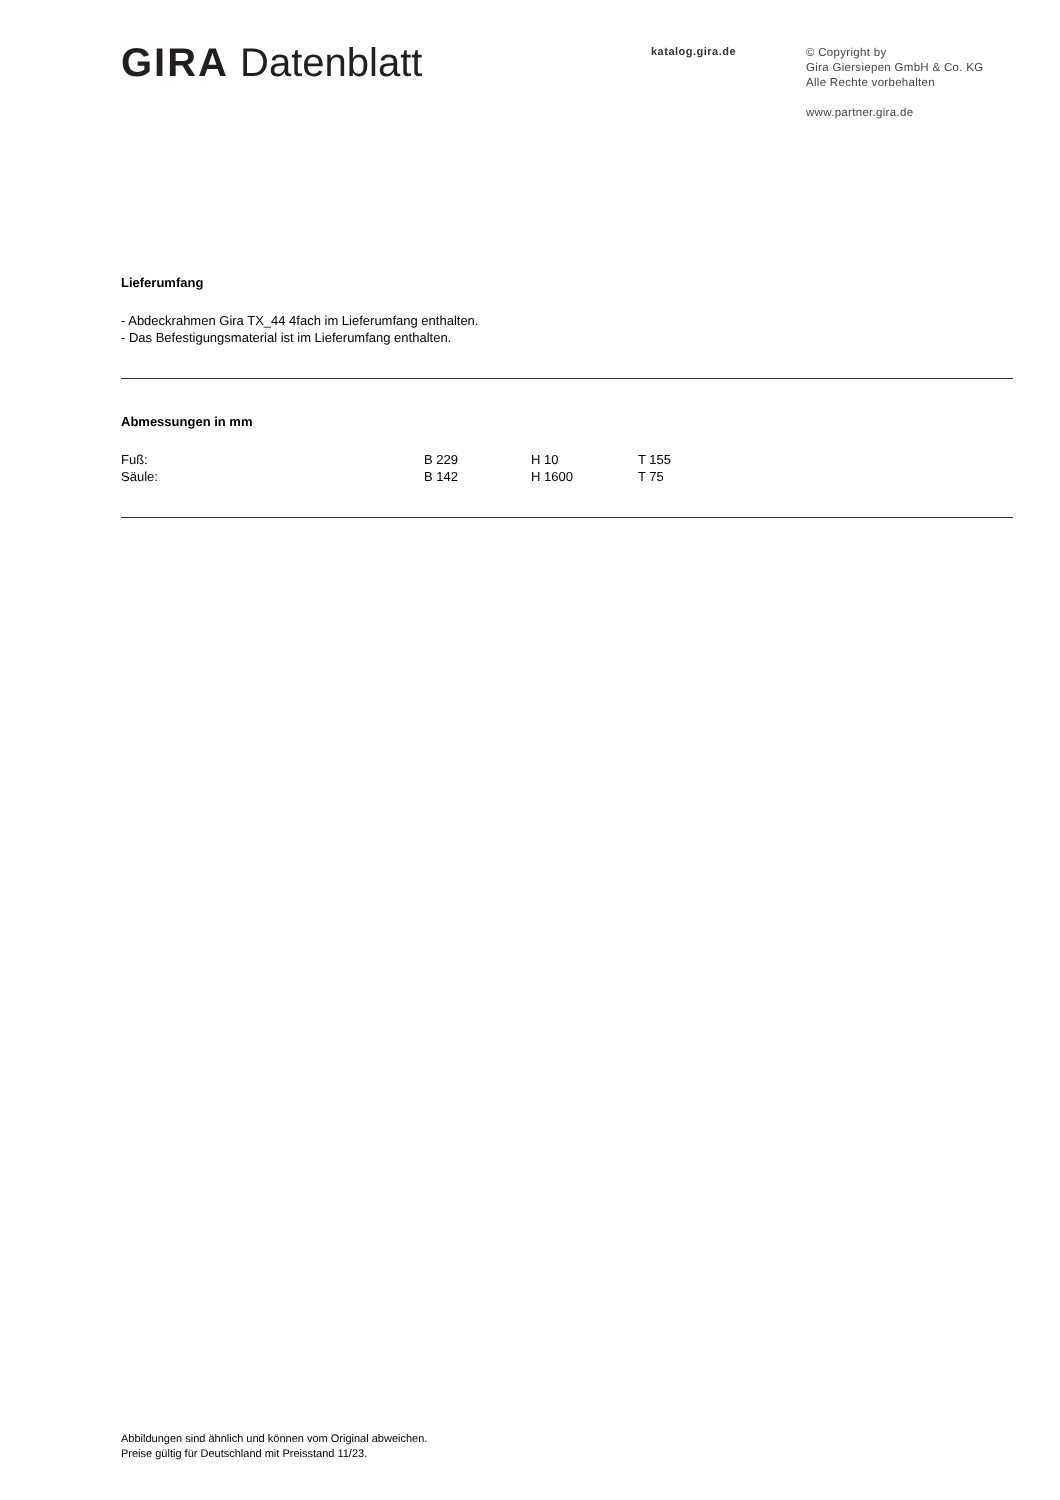GIRA Datenblatt
katalog.gira.de
© Copyright by
Gira Giersiepen GmbH & Co. KG
Alle Rechte vorbehalten
www.partner.gira.de
Lieferumfang
- Abdeckrahmen Gira TX_44 4fach im Lieferumfang enthalten.
- Das Befestigungsmaterial ist im Lieferumfang enthalten.
Abmessungen in mm
| Fuß: | B 229 | H 10 | T 155 |
| Säule: | B 142 | H 1600 | T 75 |
Abbildungen sind ähnlich und können vom Original abweichen.
Preise gültig für Deutschland mit Preisstand 11/23.